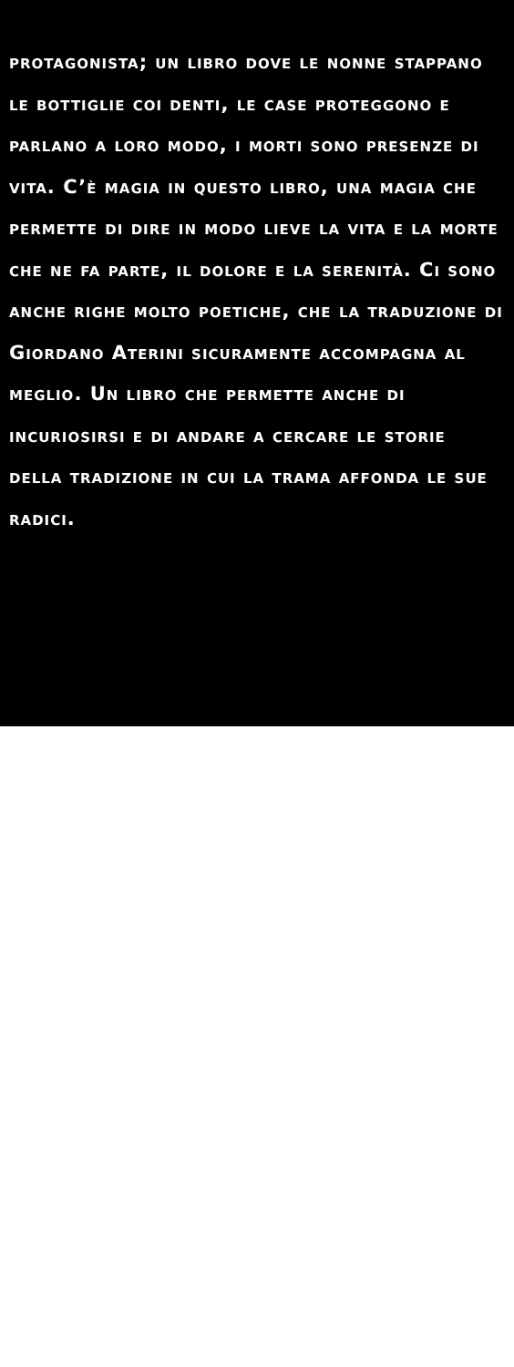protagonista; un libro dove le nonne stappano le bottiglie coi denti, le case proteggono e parlano a loro modo, i morti sono presenze di vita. C’è magia in questo libro, una magia che permette di dire in modo lieve la vita e la morte che ne fa parte, il dolore e la serenità. Ci sono anche righe molto poetiche, che la traduzione di Giordano Aterini sicuramente accompagna al meglio. Un libro che permette anche di incuriosirsi e di andare a cercare le storie della tradizione in cui la trama affonda le sue radici.